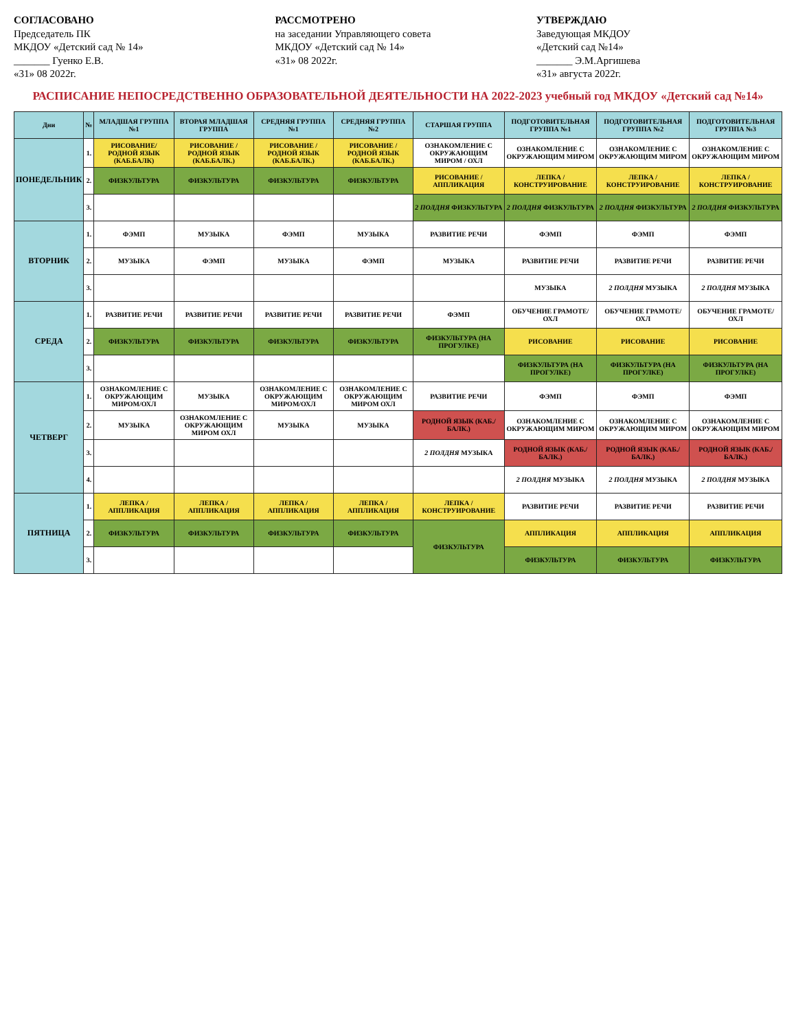СОГЛАСОВАНО
Председатель ПК
МКДОУ «Детский сад № 14»
_______ Гуенко Е.В.
«31» 08 2022г.
РАССМОТРЕНО
на заседании Управляющего совета
МКДОУ «Детский сад № 14»
«31» 08 2022г.
УТВЕРЖДАЮ
Заведующая МКДОУ
«Детский сад №14»
_______ Э.М.Аргишева
«31» августа 2022г.
РАСПИСАНИЕ НЕПОСРЕДСТВЕННО ОБРАЗОВАТЕЛЬНОЙ ДЕЯТЕЛЬНОСТИ НА 2022-2023 учебный год МКДОУ «Детский сад №14»
| Дни | № | МЛАДШАЯ ГРУППА №1 | ВТОРАЯ МЛАДШАЯ ГРУППА | СРЕДНЯЯ ГРУППА №1 | СРЕДНЯЯ ГРУППА №2 | СТАРШАЯ ГРУППА | ПОДГОТОВИТЕЛЬНАЯ ГРУППА №1 | ПОДГОТОВИТЕЛЬНАЯ ГРУППА №2 | ПОДГОТОВИТЕЛЬНАЯ ГРУППА №3 |
| --- | --- | --- | --- | --- | --- | --- | --- | --- | --- |
| ПОНЕДЕЛЬНИК | 1. | РИСОВАНИЕ/ РОДНОЙ ЯЗЫК (КАБ.БАЛК) | РИСОВАНИЕ / РОДНОЙ ЯЗЫК (КАБ.БАЛК.) | РИСОВАНИЕ / РОДНОЙ ЯЗЫК (КАБ.БАЛК.) | РИСОВАНИЕ / РОДНОЙ ЯЗЫК (КАБ.БАЛК.) | ОЗНАКОМЛЕНИЕ С ОКРУЖАЮЩИМ МИРОМ / ОХЛ | ОЗНАКОМЛЕНИЕ С ОКРУЖАЮЩИМ МИРОМ | ОЗНАКОМЛЕНИЕ С ОКРУЖАЮЩИМ МИРОМ | ОЗНАКОМЛЕНИЕ С ОКРУЖАЮЩИМ МИРОМ |
| | 2. | ФИЗКУЛЬТУРА | ФИЗКУЛЬТУРА | ФИЗКУЛЬТУРА | ФИЗКУЛЬТУРА | РИСОВАНИЕ / АППЛИКАЦИЯ | ЛЕПКА / КОНСТРУИРОВАНИЕ | ЛЕПКА / КОНСТРУИРОВАНИЕ | ЛЕПКА / КОНСТРУИРОВАНИЕ |
| | 3. | | | | | 2 ПОЛДНЯ ФИЗКУЛЬТУРА | 2 ПОЛДНЯ ФИЗКУЛЬТУРА | 2 ПОЛДНЯ ФИЗКУЛЬТУРА | 2 ПОЛДНЯ ФИЗКУЛЬТУРА |
| ВТОРНИК | 1. | ФЭМП | МУЗЫКА | ФЭМП | МУЗЫКА | РАЗВИТИЕ РЕЧИ | ФЭМП | ФЭМП | ФЭМП |
| | 2. | МУЗЫКА | ФЭМП | МУЗЫКА | ФЭМП | МУЗЫКА | РАЗВИТИЕ РЕЧИ | РАЗВИТИЕ РЕЧИ | РАЗВИТИЕ РЕЧИ |
| | 3. | | | | | | МУЗЫКА | 2 ПОЛДНЯ МУЗЫКА | 2 ПОЛДНЯ МУЗЫКА |
| СРЕДА | 1. | РАЗВИТИЕ РЕЧИ | РАЗВИТИЕ РЕЧИ | РАЗВИТИЕ РЕЧИ | РАЗВИТИЕ РЕЧИ | ФЭМП | ОБУЧЕНИЕ ГРАМОТЕ/ОХЛ | ОБУЧЕНИЕ ГРАМОТЕ/ ОХЛ | ОБУЧЕНИЕ ГРАМОТЕ/ ОХЛ |
| | 2. | ФИЗКУЛЬТУРА | ФИЗКУЛЬТУРА | ФИЗКУЛЬТУРА | ФИЗКУЛЬТУРА | ФИЗКУЛЬТУРА (НА ПРОГУЛКЕ) | РИСОВАНИЕ | РИСОВАНИЕ | РИСОВАНИЕ |
| | 3. | | | | | | ФИЗКУЛЬТУРА (НА ПРОГУЛКЕ) | ФИЗКУЛЬТУРА (НА ПРОГУЛКЕ) | ФИЗКУЛЬТУРА (НА ПРОГУЛКЕ) |
| ЧЕТВЕРГ | 1. | ОЗНАКОМЛЕНИЕ С ОКРУЖАЮЩИМ МИРОМ/ОХЛ | МУЗЫКА | ОЗНАКОМЛЕНИЕ С ОКРУЖАЮЩИМ МИРОМ/ОХЛ | ОЗНАКОМЛЕНИЕ С ОКРУЖАЮЩИМ МИРОМ ОХЛ | РАЗВИТИЕ РЕЧИ | ФЭМП | ФЭМП | ФЭМП |
| | 2. | МУЗЫКА | ОЗНАКОМЛЕНИЕ С ОКРУЖАЮЩИМ МИРОМ ОХЛ | МУЗЫКА | МУЗЫКА | РОДНОЙ ЯЗЫК (КАБ./БАЛК.) | ОЗНАКОМЛЕНИЕ С ОКРУЖАЮЩИМ МИРОМ | ОЗНАКОМЛЕНИЕ С ОКРУЖАЮЩИМ МИРОМ | ОЗНАКОМЛЕНИЕ С ОКРУЖАЮЩИМ МИРОМ |
| | 3. | | | | | 2 ПОЛДНЯ МУЗЫКА | РОДНОЙ ЯЗЫК (КАБ./БАЛК.) | РОДНОЙ ЯЗЫК (КАБ./БАЛК.) | РОДНОЙ ЯЗЫК (КАБ./БАЛК.) |
| | 4. | | | | | | 2 ПОЛДНЯ МУЗЫКА | 2 ПОЛДНЯ МУЗЫКА | 2 ПОЛДНЯ МУЗЫКА |
| ПЯТНИЦА | 1. | ЛЕПКА / АППЛИКАЦИЯ | ЛЕПКА / АППЛИКАЦИЯ | ЛЕПКА / АППЛИКАЦИЯ | ЛЕПКА / АППЛИКАЦИЯ | ЛЕПКА / КОНСТРУИРОВАНИЕ | РАЗВИТИЕ РЕЧИ | РАЗВИТИЕ РЕЧИ | РАЗВИТИЕ РЕЧИ |
| | 2. | ФИЗКУЛЬТУРА | ФИЗКУЛЬТУРА | ФИЗКУЛЬТУРА | ФИЗКУЛЬТУРА | ФИЗКУЛЬТУРА | АППЛИКАЦИЯ | АППЛИКАЦИЯ | АППЛИКАЦИЯ |
| | 3. | | | | | | ФИЗКУЛЬТУРА | ФИЗКУЛЬТУРА | ФИЗКУЛЬТУРА |